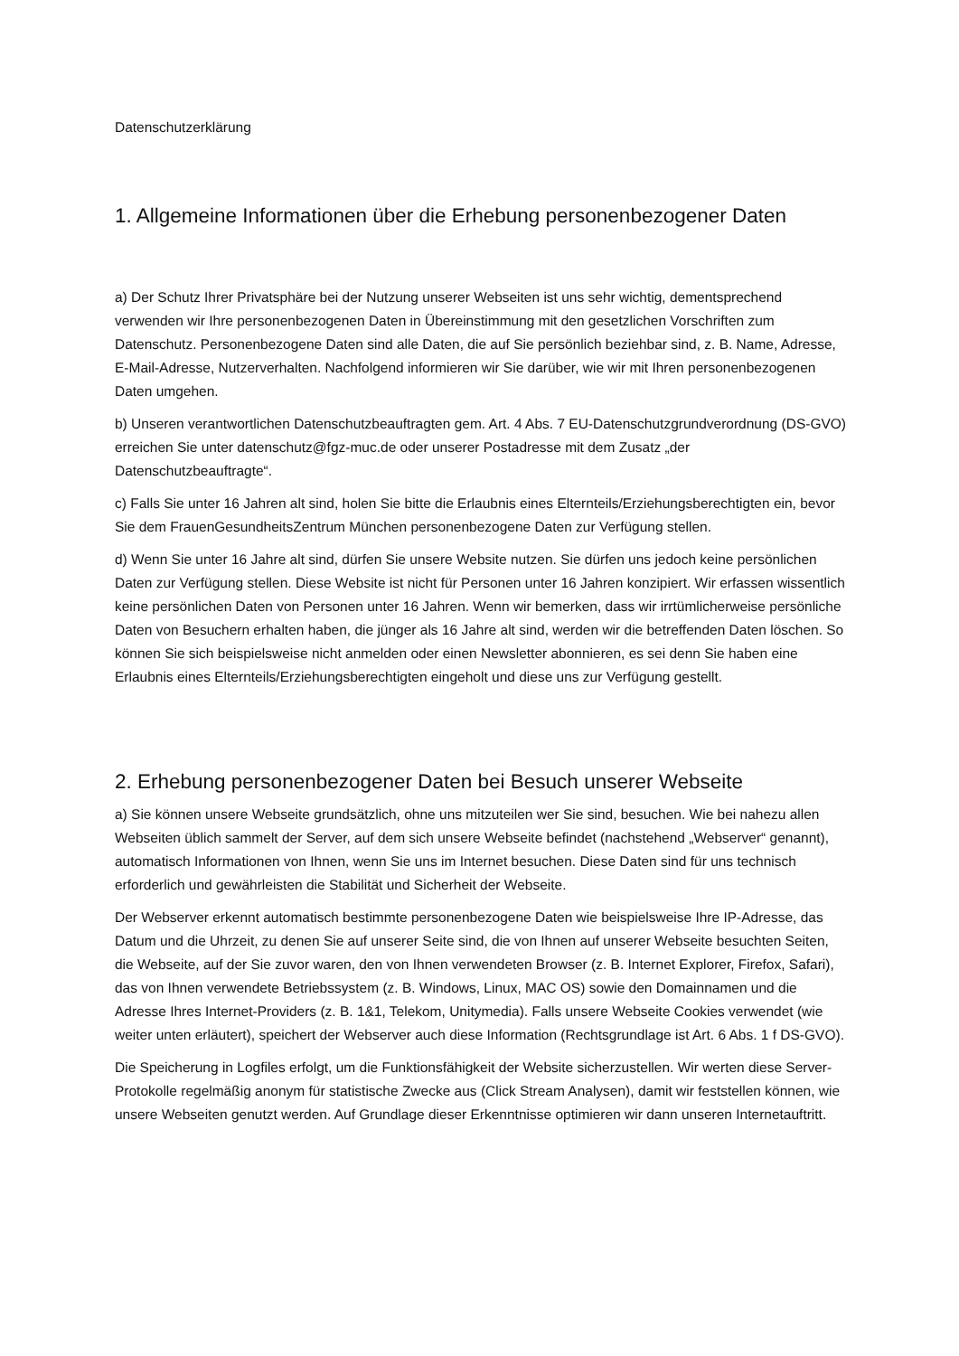Datenschutzerklärung
1. Allgemeine Informationen über die Erhebung personenbezogener Daten
a) Der Schutz Ihrer Privatsphäre bei der Nutzung unserer Webseiten ist uns sehr wichtig, dementsprechend verwenden wir Ihre personenbezogenen Daten in Übereinstimmung mit den gesetzlichen Vorschriften zum Datenschutz. Personenbezogene Daten sind alle Daten, die auf Sie persönlich beziehbar sind, z. B. Name, Adresse, E-Mail-Adresse, Nutzerverhalten. Nachfolgend informieren wir Sie darüber, wie wir mit Ihren personenbezogenen Daten umgehen.
b) Unseren verantwortlichen Datenschutzbeauftragten gem. Art. 4 Abs. 7 EU-Datenschutzgrundverordnung (DS-GVO) erreichen Sie unter datenschutz@fgz-muc.de oder unserer Postadresse mit dem Zusatz „der Datenschutzbeauftragte“.
c) Falls Sie unter 16 Jahren alt sind, holen Sie bitte die Erlaubnis eines Elternteils/Erziehungsberechtigten ein, bevor Sie dem FrauenGesundheitsZentrum München personenbezogene Daten zur Verfügung stellen.
d) Wenn Sie unter 16 Jahre alt sind, dürfen Sie unsere Website nutzen. Sie dürfen uns jedoch keine persönlichen Daten zur Verfügung stellen. Diese Website ist nicht für Personen unter 16 Jahren konzipiert. Wir erfassen wissentlich keine persönlichen Daten von Personen unter 16 Jahren. Wenn wir bemerken, dass wir irrtümlicherweise persönliche Daten von Besuchern erhalten haben, die jünger als 16 Jahre alt sind, werden wir die betreffenden Daten löschen. So können Sie sich beispielsweise nicht anmelden oder einen Newsletter abonnieren, es sei denn Sie haben eine Erlaubnis eines Elternteils/Erziehungsberechtigten eingeholt und diese uns zur Verfügung gestellt.
2. Erhebung personenbezogener Daten bei Besuch unserer Webseite
a) Sie können unsere Webseite grundsätzlich, ohne uns mitzuteilen wer Sie sind, besuchen. Wie bei nahezu allen Webseiten üblich sammelt der Server, auf dem sich unsere Webseite befindet (nachstehend „Webserver“ genannt), automatisch Informationen von Ihnen, wenn Sie uns im Internet besuchen. Diese Daten sind für uns technisch erforderlich und gewährleisten die Stabilität und Sicherheit der Webseite.
Der Webserver erkennt automatisch bestimmte personenbezogene Daten wie beispielsweise Ihre IP-Adresse, das Datum und die Uhrzeit, zu denen Sie auf unserer Seite sind, die von Ihnen auf unserer Webseite besuchten Seiten, die Webseite, auf der Sie zuvor waren, den von Ihnen verwendeten Browser (z. B. Internet Explorer, Firefox, Safari), das von Ihnen verwendete Betriebssystem (z. B. Windows, Linux, MAC OS) sowie den Domainnamen und die Adresse Ihres Internet-Providers (z. B. 1&1, Telekom, Unitymedia). Falls unsere Webseite Cookies verwendet (wie weiter unten erläutert), speichert der Webserver auch diese Information (Rechtsgrundlage ist Art. 6 Abs. 1 f DS-GVO).
Die Speicherung in Logfiles erfolgt, um die Funktionsfähigkeit der Website sicherzustellen. Wir werten diese Server-Protokolle regelmäßig anonym für statistische Zwecke aus (Click Stream Analysen), damit wir feststellen können, wie unsere Webseiten genutzt werden. Auf Grundlage dieser Erkenntnisse optimieren wir dann unseren Internetauftritt.